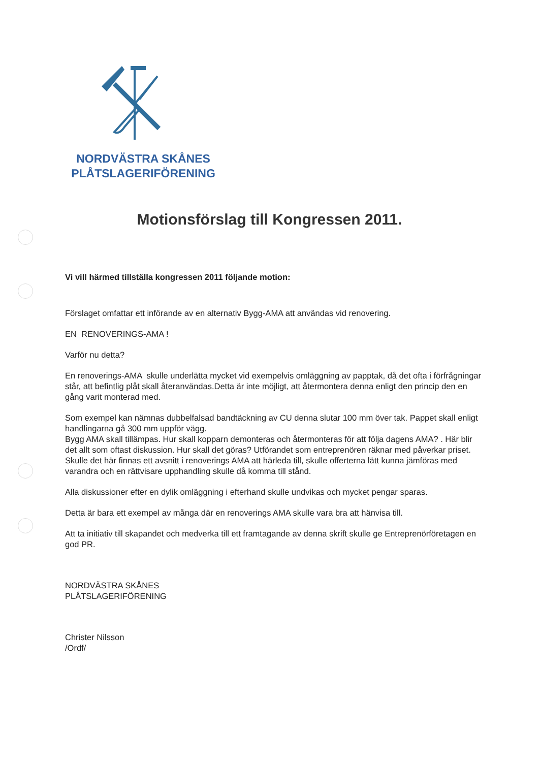NORDVÄSTRA SKÅNES
PLÅTSLAGERIFÖRENING
Motionsförslag till Kongressen 2011.
Vi vill härmed tillställa kongressen 2011 följande motion:
Förslaget omfattar ett införande av en alternativ Bygg-AMA att användas vid renovering.
EN RENOVERINGS-AMA !
Varför nu detta?
En renoverings-AMA skulle underlätta mycket vid exempelvis omläggning av papptak, då det ofta i förfrågningar står, att befintlig plåt skall återanvändas.Detta är inte möjligt, att återmontera denna enligt den princip den en gång varit monterad med.
Som exempel kan nämnas dubbelfalsad bandtäckning av CU denna slutar 100 mm över tak. Pappet skall enligt handlingarna gå 300 mm uppför vägg.
Bygg AMA skall tillämpas. Hur skall kopparn demonteras och återmonteras för att följa dagens AMA? . Här blir det allt som oftast diskussion. Hur skall det göras? Utförandet som entreprenören räknar med påverkar priset. Skulle det här finnas ett avsnitt i renoverings AMA att härleda till, skulle offerterna lätt kunna jämföras med varandra och en rättvisare upphandling skulle då komma till stånd.
Alla diskussioner efter en dylik omläggning i efterhand skulle undvikas och mycket pengar sparas.
Detta är bara ett exempel av många där en renoverings AMA skulle vara bra att hänvisa till.
Att ta initiativ till skapandet och medverka till ett framtagande av denna skrift skulle ge Entreprenörföretagen en god PR.
NORDVÄSTRA SKÅNES
PLÅTSLAGERIFÖRENING
Christer Nilsson
/Ordf/